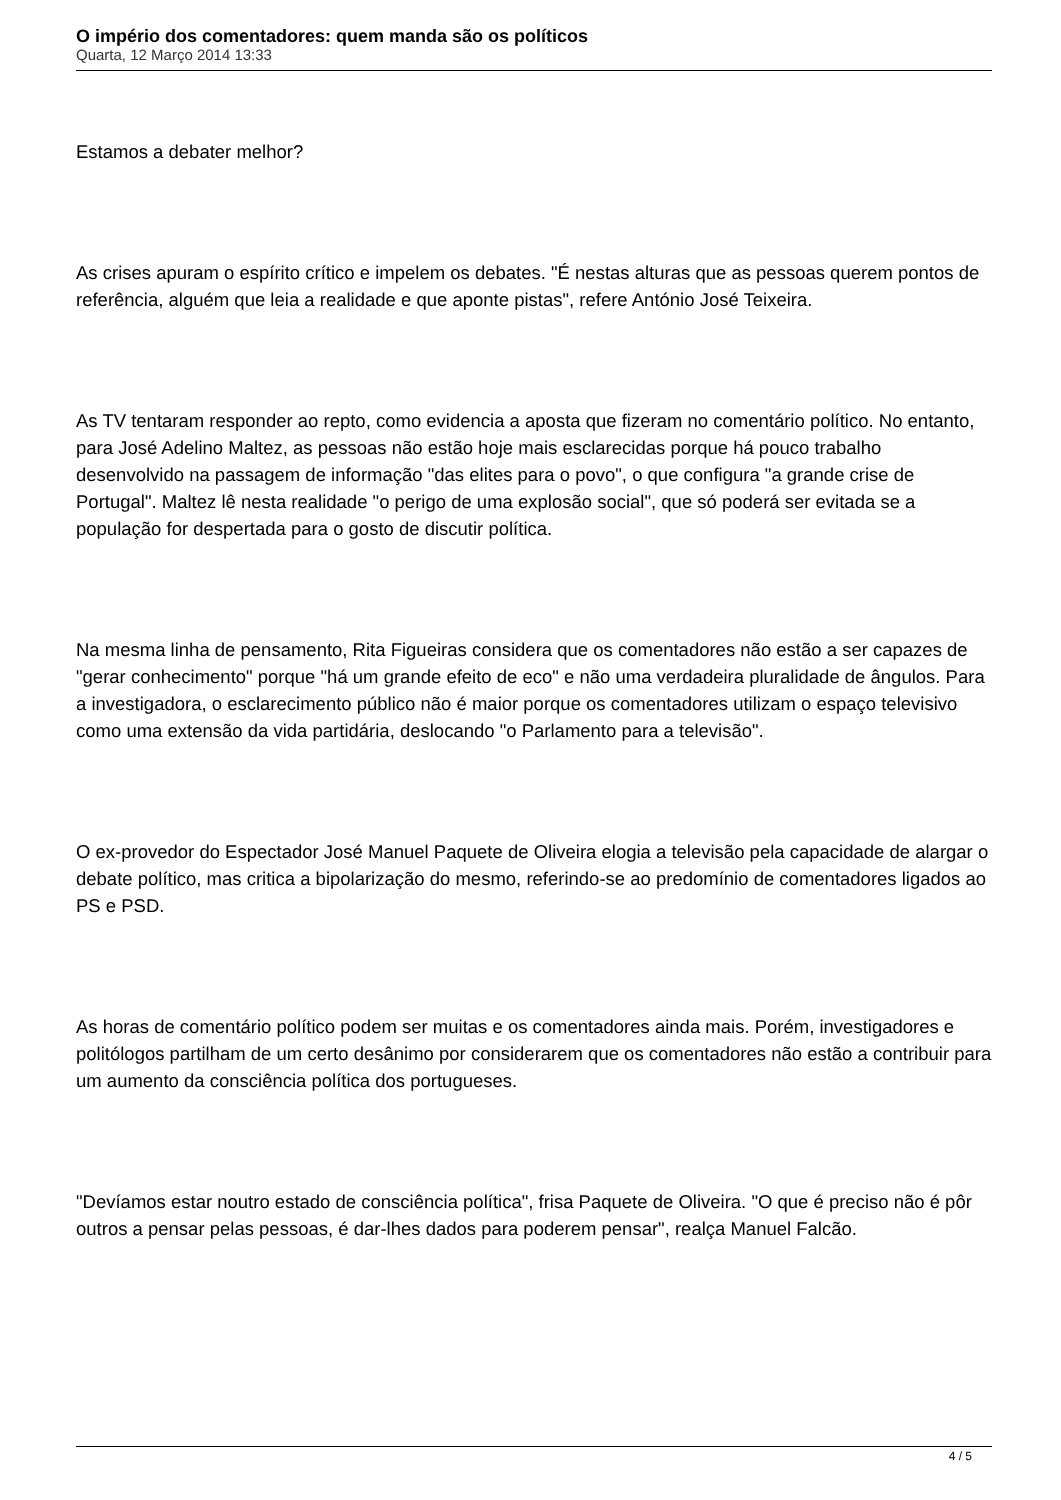O império dos comentadores: quem manda são os políticos
Quarta, 12 Março 2014 13:33
Estamos a debater melhor?
As crises apuram o espírito crítico e impelem os debates. "É nestas alturas que as pessoas querem pontos de referência, alguém que leia a realidade e que aponte pistas", refere António José Teixeira.
As TV tentaram responder ao repto, como evidencia a aposta que fizeram no comentário político. No entanto, para José Adelino Maltez, as pessoas não estão hoje mais esclarecidas porque há pouco trabalho desenvolvido na passagem de informação "das elites para o povo", o que configura "a grande crise de Portugal". Maltez lê nesta realidade "o perigo de uma explosão social", que só poderá ser evitada se a população for despertada para o gosto de discutir política.
Na mesma linha de pensamento, Rita Figueiras considera que os comentadores não estão a ser capazes de "gerar conhecimento" porque "há um grande efeito de eco" e não uma verdadeira pluralidade de ângulos. Para a investigadora, o esclarecimento público não é maior porque os comentadores utilizam o espaço televisivo como uma extensão da vida partidária, deslocando "o Parlamento para a televisão".
O ex-provedor do Espectador José Manuel Paquete de Oliveira elogia a televisão pela capacidade de alargar o debate político, mas critica a bipolarização do mesmo, referindo-se ao predomínio de comentadores ligados ao PS e PSD.
As horas de comentário político podem ser muitas e os comentadores ainda mais. Porém, investigadores e politólogos partilham de um certo desânimo por considerarem que os comentadores não estão a contribuir para um aumento da consciência política dos portugueses.
"Devíamos estar noutro estado de consciência política", frisa Paquete de Oliveira. "O que é preciso não é pôr outros a pensar pelas pessoas, é dar-lhes dados para poderem pensar", realça Manuel Falcão.
4 / 5